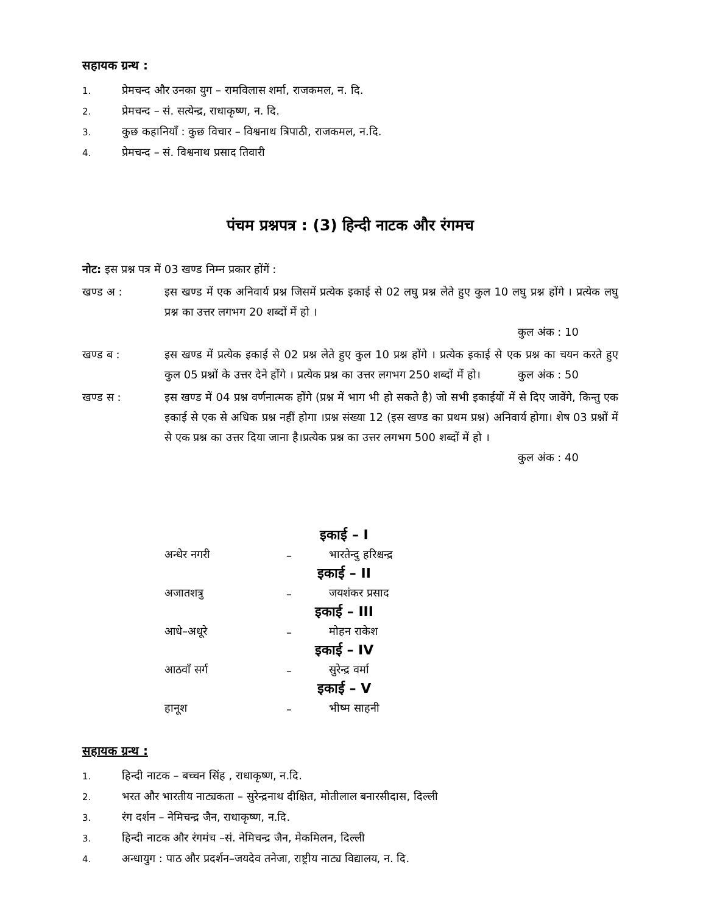सहायक ग्रन्थ :
1. प्रेमचन्द और उनका युग – रामविलास शर्मा, राजकमल, न. दि.
2. प्रेमचन्द – सं. सत्येन्द्र, राधाकृष्ण, न. दि.
3. कुछ कहानियाँ : कुछ विचार – विश्वनाथ त्रिपाठी, राजकमल, न.दि.
4. प्रेमचन्द – सं. विश्वनाथ प्रसाद तिवारी
पंचम प्रश्नपत्र : (3) हिन्दी नाटक और रंगमच
नोट: इस प्रश्न पत्र में 03 खण्ड निम्न प्रकार होंगें :
खण्ड अ : इस खण्ड में एक अनिवार्य प्रश्न जिसमें प्रत्येक इकाई से 02 लघु प्रश्न लेते हुए कुल 10 लघु प्रश्न होंगे । प्रत्येक लघु प्रश्न का उत्तर लगभग 20 शब्दों में हो ।
कुल अंक : 10
खण्ड ब : इस खण्ड में प्रत्येक इकाई से 02 प्रश्न लेते हुए कुल 10 प्रश्न होंगे । प्रत्येक इकाई से एक प्रश्न का चयन करते हुए कुल 05 प्रश्नों के उत्तर देने होंगे । प्रत्येक प्रश्न का उत्तर लगभग 250 शब्दों में हो। कुल अंक : 50
खण्ड स : इस खण्ड में 04 प्रश्न वर्णनात्मक होंगे (प्रश्न में भाग भी हो सकते है) जो सभी इकाईयों में से दिए जावेंगे, किन्तु एक इकाई से एक से अधिक प्रश्न नहीं होगा ।प्रश्न संख्या 12 (इस खण्ड का प्रथम प्रश्न) अनिवार्य होगा। शेष 03 प्रश्नों में से एक प्रश्न का उत्तर दिया जाना है।प्रत्येक प्रश्न का उत्तर लगभग 500 शब्दों में हो ।
कुल अंक : 40
इकाई – I
अन्धेर नगरी – भारतेन्दु हरिश्चन्द्र
इकाई – II
अजातशत्रु – जयशंकर प्रसाद
इकाई – III
आधे–अधूरे – मोहन राकेश
इकाई – IV
आठवाँ सर्ग – सुरेन्द्र वर्मा
इकाई – V
हानूश – भीष्म साहनी
सहायक ग्रन्थ :
1. हिन्दी नाटक – बच्चन सिंह , राधाकृष्ण, न.दि.
2. भरत और भारतीय नाट्यकता – सुरेन्द्रनाथ दीक्षित, मोतीलाल बनारसीदास, दिल्ली
3. रंग दर्शन – नेमिचन्द्र जैन, राधाकृष्ण, न.दि.
3. हिन्दी नाटक और रंगमंच –सं. नेमिचन्द्र जैन, मेकमिलन, दिल्ली
4. अन्धायुग : पाठ और प्रदर्शन–जयदेव तनेजा, राष्ट्रीय नाट्य विद्यालय, न. दि.